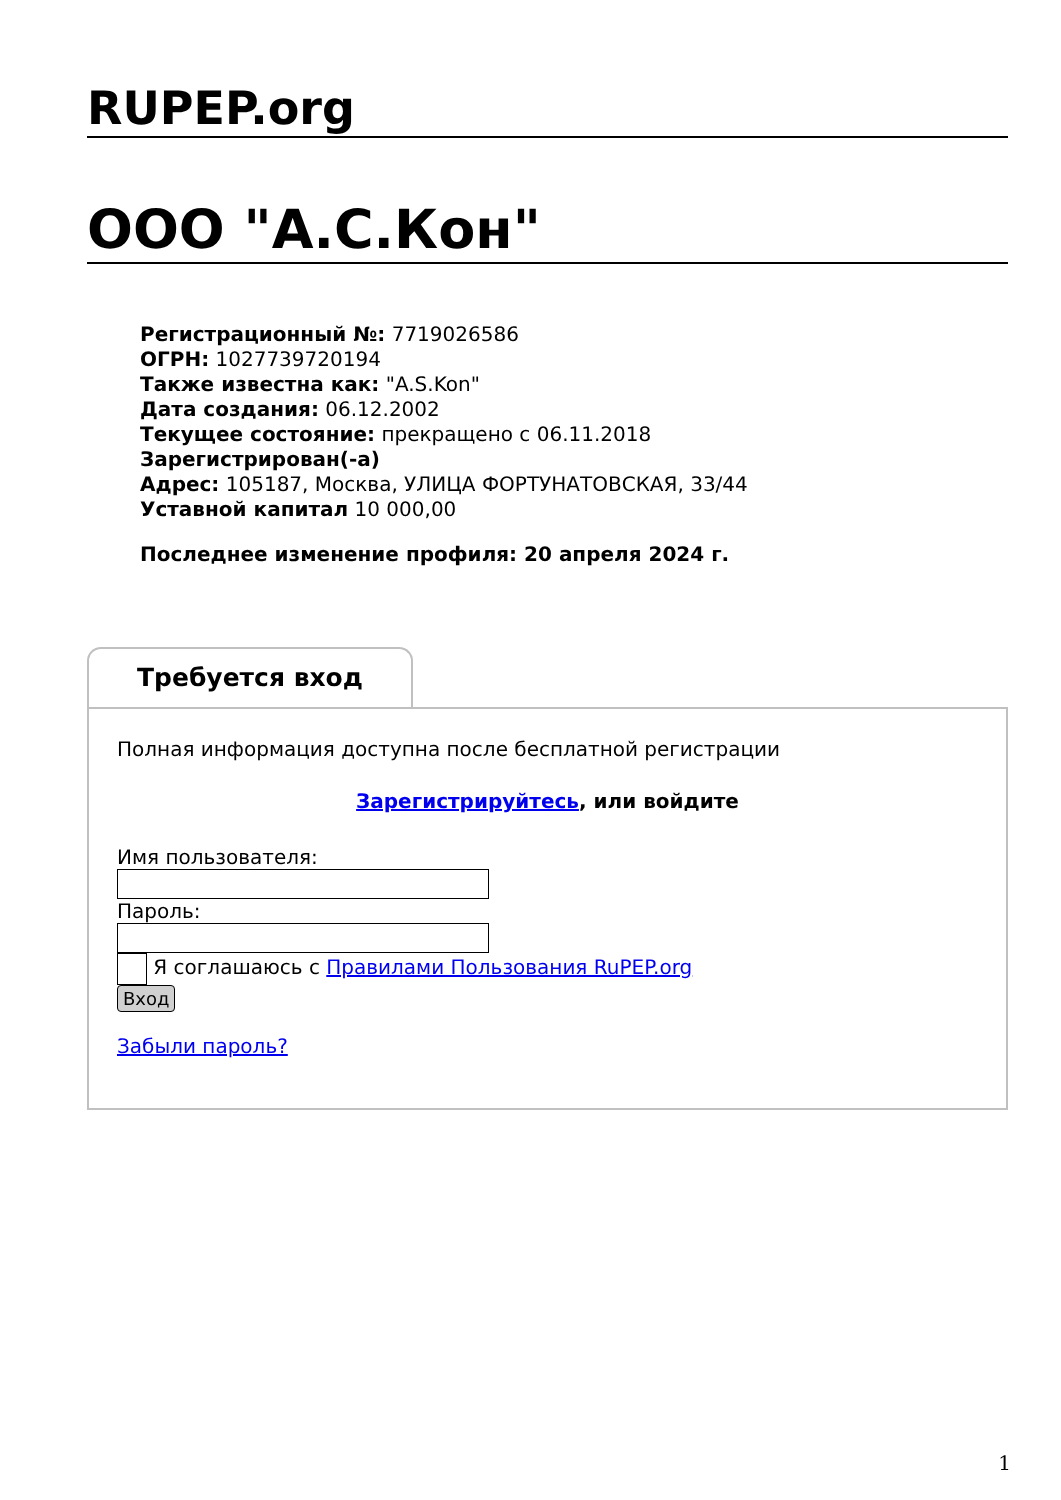RUPEP.org
ООО "А.С.Кон"
Регистрационный №: 7719026586
ОГРН: 1027739720194
Также известна как: "A.S.Kon"
Дата создания: 06.12.2002
Текущее состояние: прекращено с 06.11.2018
Зарегистрирован(-а)
Адрес: 105187, Москва, УЛИЦА ФОРТУНАТОВСКАЯ, 33/44
Уставной капитал 10 000,00
Последнее изменение профиля: 20 апреля 2024 г.
Требуется вход
Полная информация доступна после бесплатной регистрации
Зарегистрируйтесь, или войдите
Имя пользователя:
Пароль:
Я соглашаюсь с Правилами Пользования RuPEP.org
Вход
Забыли пароль?
1